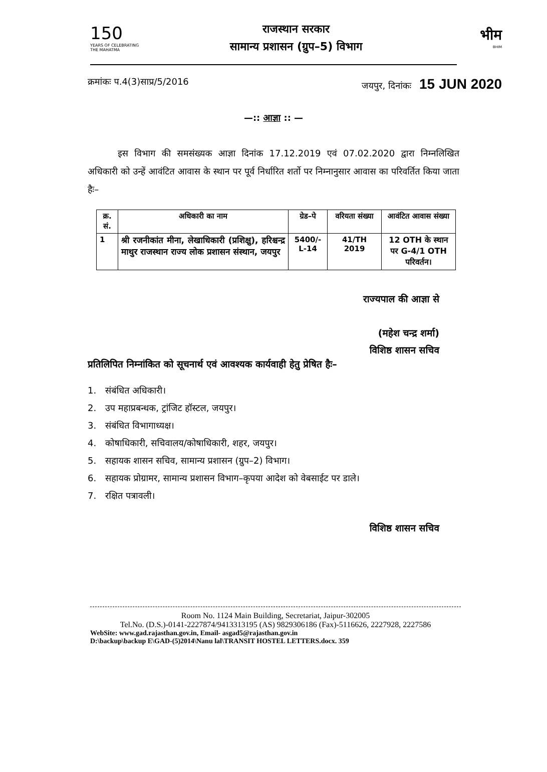150
YEARS OF CELEBRATING THE MAHATMA
राजस्थान सरकार
सामान्य प्रशासन (ग्रुप–5) विभाग
भीम
BHIM
क्रमांकः प.4(3)साप्र/5/2016 जयपुर, दिनांकः 15 JUN 2020
—:: आज्ञा :: —
इस विभाग की समसंख्यक आज्ञा दिनांक 17.12.2019 एवं 07.02.2020 द्वारा निम्नलिखित अधिकारी को उन्हें आवंटित आवास के स्थान पर पूर्व निर्धारित शर्तो पर निम्नानुसार आवास का परिवर्तित किया जाता हैः–
| क्र. सं. | अधिकारी का नाम | ग्रेड–पे | वरियता संख्या | आवंटित आवास संख्या |
| --- | --- | --- | --- | --- |
| 1 | श्री रजनीकांत मीना, लेखाधिकारी (प्रशिक्षु), हरिश्चन्द्र माथुर राजस्थान राज्य लोक प्रशासन संस्थान, जयपुर | 5400/- L-14 | 41/TH 2019 | 12 OTH के स्थान पर G-4/1 OTH परिवर्तन। |
राज्यपाल की आज्ञा से
(महेश चन्द्र शर्मा)
विशिष्ठ शासन सचिव
प्रतिलिपित निम्नांकित को सूचनार्थ एवं आवश्यक कार्यवाही हेतु प्रेषित हैः–
1. संबंधित अधिकारी।
2. उप महाप्रबन्धक, ट्रांजिट हॉस्टल, जयपुर।
3. संबंधित विभागाध्यक्ष।
4. कोषाधिकारी, सचिवालय/कोषाधिकारी, शहर, जयपुर।
5. सहायक शासन सचिव, सामान्य प्रशासन (ग्रुप–2) विभाग।
6. सहायक प्रोग्रामर, सामान्य प्रशासन विभाग–कृपया आदेश को वेबसाईट पर डाले।
7. रक्षित पत्रावली।
विशिष्ठ शासन सचिव
Room No. 1124 Main Building, Secretariat, Jaipur-302005
Tel.No. (D.S.)-0141-2227874/9413313195 (AS) 9829306186 (Fax)-5116626, 2227928, 2227586
WebSite: www.gad.rajasthan.gov.in, Email- asgad5@rajasthan.gov.in
D:\backup\backup E\GAD-(5)2014\Nanu lal\TRANSIT HOSTEL LETTERS.docx. 359